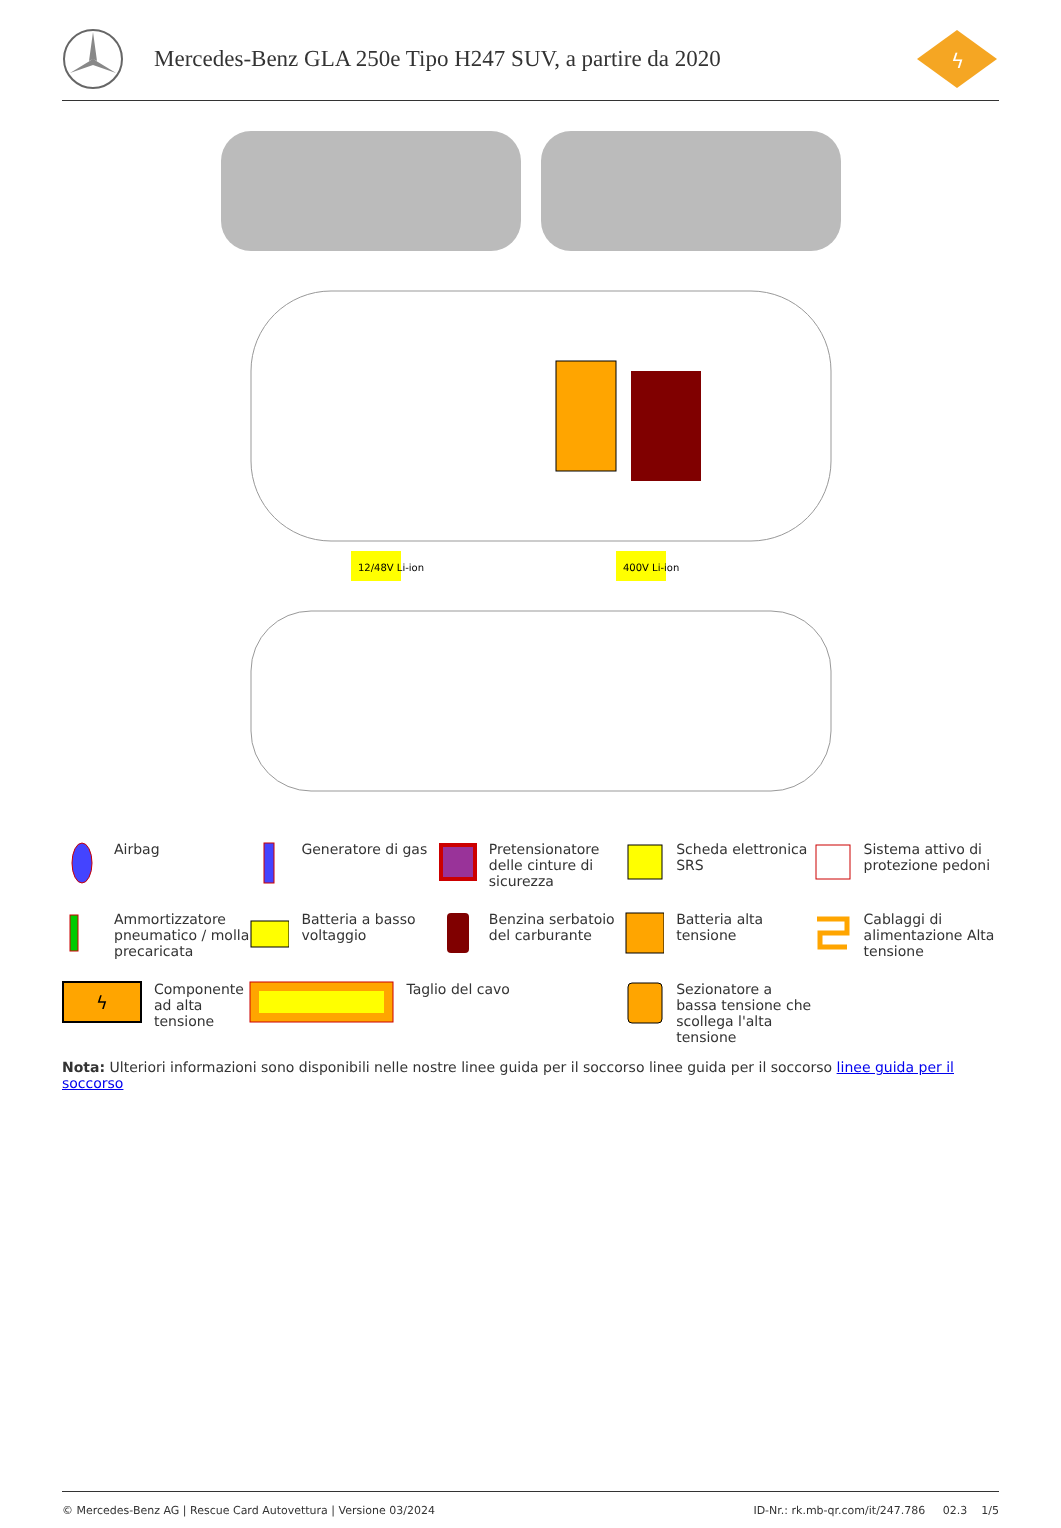Mercedes-Benz GLA 250e Tipo H247 SUV, a partire da 2020
ϟ
12/48V Li-ion
400V Li-ion
Airbag
Generatore di gas
Pretensionatore delle cinture di sicurezza
Scheda elettronica SRS
Sistema attivo di protezione pedoni
Ammortizzatore pneumatico / molla precaricata
Batteria a basso voltaggio
Benzina serbatoio del carburante
Batteria alta tensione
Cablaggi di alimentazione Alta tensione
ϟ
Componente ad alta tensione
Taglio del cavo
Sezionatore a bassa tensione che scollega l'alta tensione
Nota: Ulteriori informazioni sono disponibili nelle nostre linee guida per il soccorso linee guida per il soccorso linee guida per il soccorso
© Mercedes-Benz AG | Rescue Card Autovettura | Versione 03/2024 ID-Nr.: rk.mb-qr.com/it/247.786 02.3 1/5